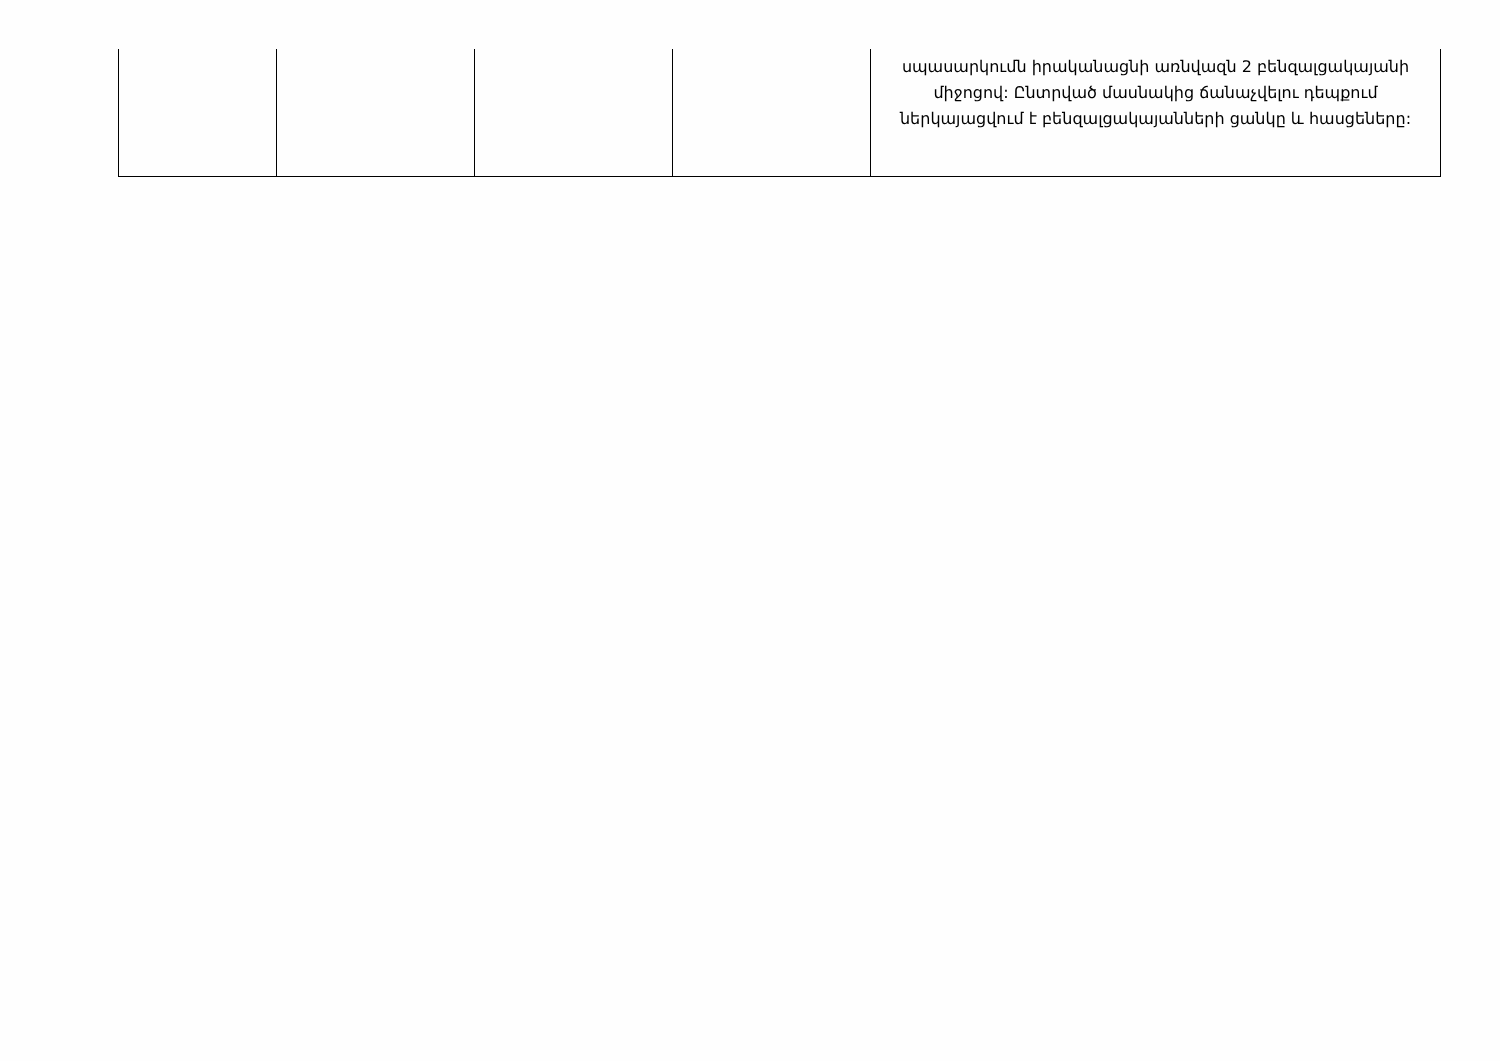| | | | | սպասարկումն իրականացնի առնվազն 2 բենզալցակայանի միջոցով: Ընտրված մասնակից ճանաչվելու դեպքում ներկայացվում է բենզալցակայանների ցանկը և հասցեները: |